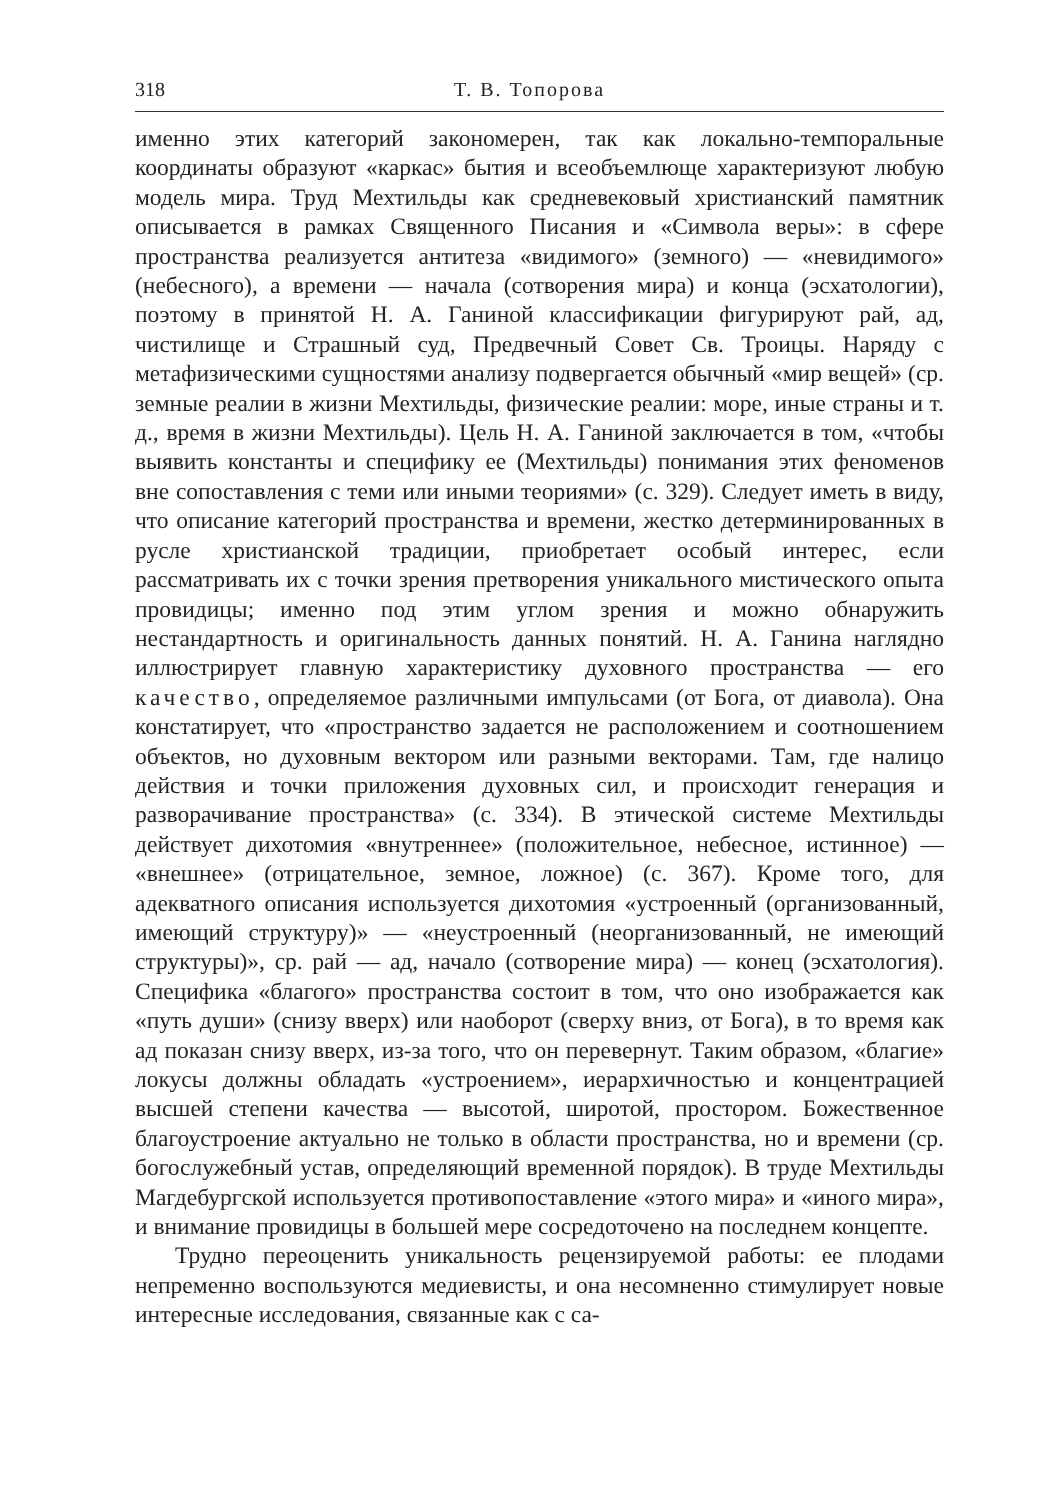318 Т. В. Топорова
именно этих категорий закономерен, так как локально-темпоральные координаты образуют «каркас» бытия и всеобъемлюще характеризуют любую модель мира. Труд Мехтильды как средневековый христианский памятник описывается в рамках Священного Писания и «Символа веры»: в сфере пространства реализуется антитеза «видимого» (земного) — «невидимого» (небесного), а времени — начала (сотворения мира) и конца (эсхатологии), поэтому в принятой Н. А. Ганиной классификации фигурируют рай, ад, чистилище и Страшный суд, Предвечный Совет Св. Троицы. Наряду с метафизическими сущностями анализу подвергается обычный «мир вещей» (ср. земные реалии в жизни Мехтильды, физические реалии: море, иные страны и т. д., время в жизни Мехтильды). Цель Н. А. Ганиной заключается в том, «чтобы выявить константы и специфику ее (Мехтильды) понимания этих феноменов вне сопоставления с теми или иными теориями» (с. 329). Следует иметь в виду, что описание категорий пространства и времени, жестко детерминированных в русле христианской традиции, приобретает особый интерес, если рассматривать их с точки зрения претворения уникального мистического опыта провидицы; именно под этим углом зрения и можно обнаружить нестандартность и оригинальность данных понятий. Н. А. Ганина наглядно иллюстрирует главную характеристику духовного пространства — его качество, определяемое различными импульсами (от Бога, от диавола). Она констатирует, что «пространство задается не расположением и соотношением объектов, но духовным вектором или разными векторами. Там, где налицо действия и точки приложения духовных сил, и происходит генерация и разворачивание пространства» (с. 334). В этической системе Мехтильды действует дихотомия «внутреннее» (положительное, небесное, истинное) — «внешнее» (отрицательное, земное, ложное) (с. 367). Кроме того, для адекватного описания используется дихотомия «устроенный (организованный, имеющий структуру)» — «неустроенный (неорганизованный, не имеющий структуры)», ср. рай — ад, начало (сотворение мира) — конец (эсхатология). Специфика «благого» пространства состоит в том, что оно изображается как «путь души» (снизу вверх) или наоборот (сверху вниз, от Бога), в то время как ад показан снизу вверх, из-за того, что он перевернут. Таким образом, «благие» локусы должны обладать «устроением», иерархичностью и концентрацией высшей степени качества — высотой, широтой, простором. Божественное благоустроение актуально не только в области пространства, но и времени (ср. богослужебный устав, определяющий временной порядок). В труде Мехтильды Магдебургской используется противопоставление «этого мира» и «иного мира», и внимание провидицы в большей мере сосредоточено на последнем концепте.
Трудно переоценить уникальность рецензируемой работы: ее плодами непременно воспользуются медиевисты, и она несомненно стимулирует новые интересные исследования, связанные как с са-